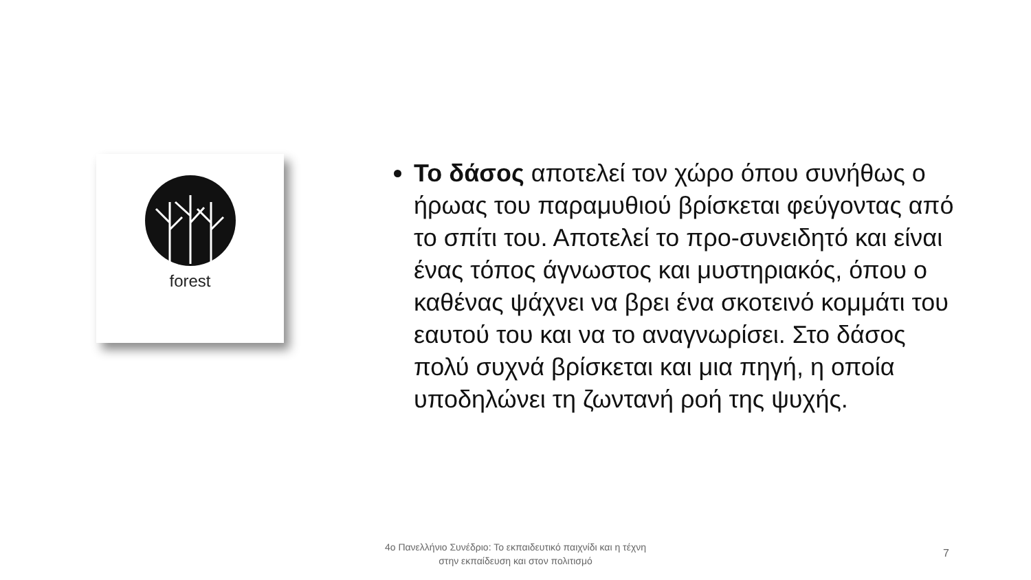forest
Το δάσος αποτελεί τον χώρο όπου συνήθως ο ήρωας του παραμυθιού βρίσκεται φεύγοντας από το σπίτι του. Αποτελεί το προ-συνειδητό και είναι ένας τόπος άγνωστος και μυστηριακός, όπου ο καθένας ψάχνει να βρει ένα σκοτεινό κομμάτι του εαυτού του και να το αναγνωρίσει. Στο δάσος πολύ συχνά βρίσκεται και μια πηγή, η οποία υποδηλώνει τη ζωντανή ροή της ψυχής.
4ο Πανελλήνιο Συνέδριο: Το εκπαιδευτικό παιχνίδι και η τέχνη
στην εκπαίδευση και στον πολιτισμό
7